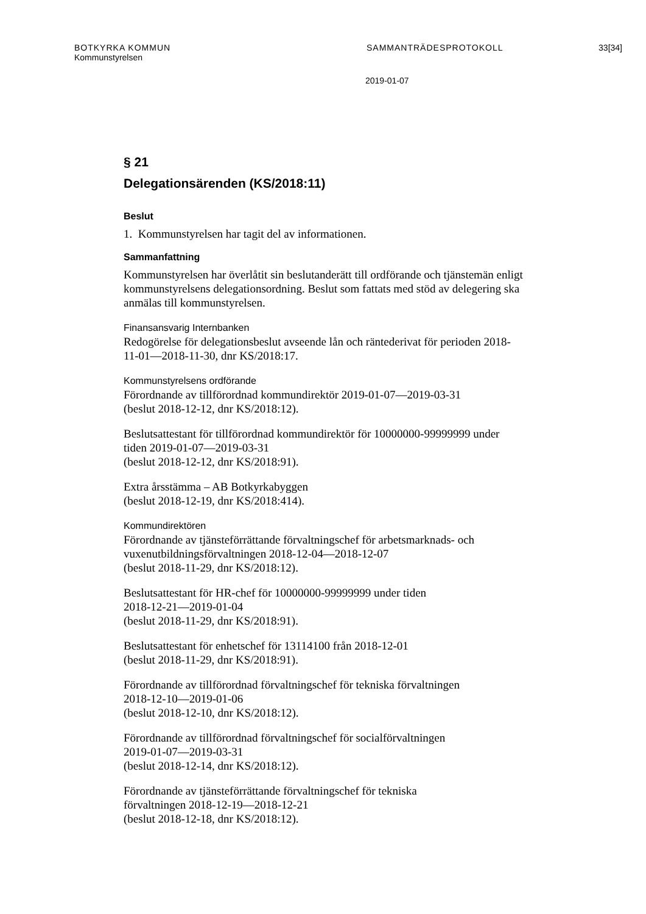BOTKYRKA KOMMUN SAMMANTRÄDESPROTOKOLL 33[34]
Kommunstyrelsen
2019-01-07
§ 21
Delegationsärenden (KS/2018:11)
Beslut
1. Kommunstyrelsen har tagit del av informationen.
Sammanfattning
Kommunstyrelsen har överlåtit sin beslutanderätt till ordförande och tjänstemän enligt kommunstyrelsens delegationsordning. Beslut som fattats med stöd av delegering ska anmälas till kommunstyrelsen.
Finansansvarig Internbanken
Redogörelse för delegationsbeslut avseende lån och räntederivat för perioden 2018-11-01—2018-11-30, dnr KS/2018:17.
Kommunstyrelsens ordförande
Förordnande av tillförordnad kommundirektör 2019-01-07—2019-03-31
(beslut 2018-12-12, dnr KS/2018:12).
Beslutsattestant för tillförordnad kommundirektör för 10000000-99999999 under tiden 2019-01-07—2019-03-31
(beslut 2018-12-12, dnr KS/2018:91).
Extra årsstämma – AB Botkyrkabyggen
(beslut 2018-12-19, dnr KS/2018:414).
Kommundirektören
Förordnande av tjänsteförrättande förvaltningschef för arbetsmarknads- och vuxenutbildningsförvaltningen 2018-12-04—2018-12-07
(beslut 2018-11-29, dnr KS/2018:12).
Beslutsattestant för HR-chef för 10000000-99999999 under tiden
2018-12-21—2019-01-04
(beslut 2018-11-29, dnr KS/2018:91).
Beslutsattestant för enhetschef för 13114100 från 2018-12-01
(beslut 2018-11-29, dnr KS/2018:91).
Förordnande av tillförordnad förvaltningschef för tekniska förvaltningen
2018-12-10—2019-01-06
(beslut 2018-12-10, dnr KS/2018:12).
Förordnande av tillförordnad förvaltningschef för socialförvaltningen
2019-01-07—2019-03-31
(beslut 2018-12-14, dnr KS/2018:12).
Förordnande av tjänsteförrättande förvaltningschef för tekniska
förvaltningen 2018-12-19—2018-12-21
(beslut 2018-12-18, dnr KS/2018:12).